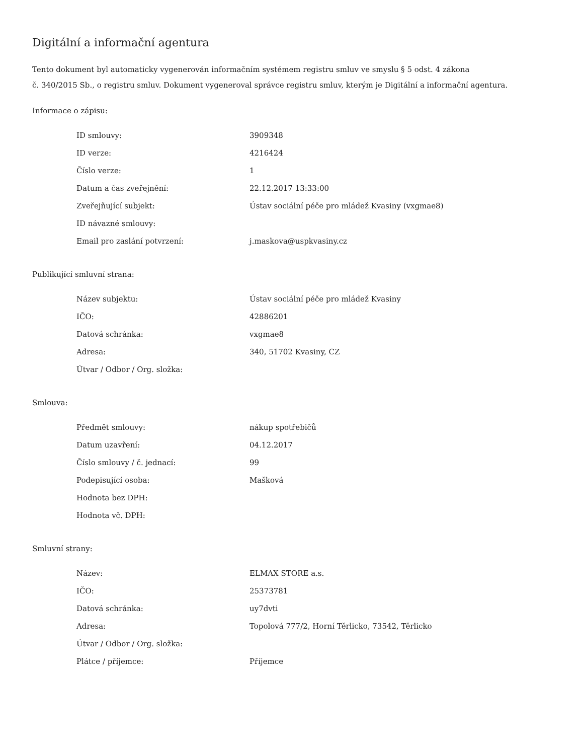Digitální a informační agentura
Tento dokument byl automaticky vygenerován informačním systémem registru smluv ve smyslu § 5 odst. 4 zákona
č. 340/2015 Sb., o registru smluv. Dokument vygeneroval správce registru smluv, kterým je Digitální a informační agentura.
Informace o zápisu:
| ID smlouvy: | 3909348 |
| ID verze: | 4216424 |
| Číslo verze: | 1 |
| Datum a čas zveřejnění: | 22.12.2017 13:33:00 |
| Zveřejňující subjekt: | Ústav sociální péče pro mládež Kvasiny (vxgmae8) |
| ID návazné smlouvy: | |
| Email pro zaslání potvrzení: | j.maskova@uspkvasiny.cz |
Publikující smluvní strana:
| Název subjektu: | Ústav sociální péče pro mládež Kvasiny |
| IČO: | 42886201 |
| Datová schránka: | vxgmae8 |
| Adresa: | 340, 51702 Kvasiny, CZ |
| Útvar / Odbor / Org. složka: | |
Smlouva:
| Předmět smlouvy: | nákup spotřebičů |
| Datum uzavření: | 04.12.2017 |
| Číslo smlouvy / č. jednací: | 99 |
| Podepisující osoba: | Mašková |
| Hodnota bez DPH: | |
| Hodnota vč. DPH: | |
Smluvní strany:
| Název: | ELMAX STORE a.s. |
| IČO: | 25373781 |
| Datová schránka: | uy7dvti |
| Adresa: | Topolová 777/2, Horní Těrlicko, 73542, Těrlicko |
| Útvar / Odbor / Org. složka: | |
| Plátce / příjemce: | Příjemce |